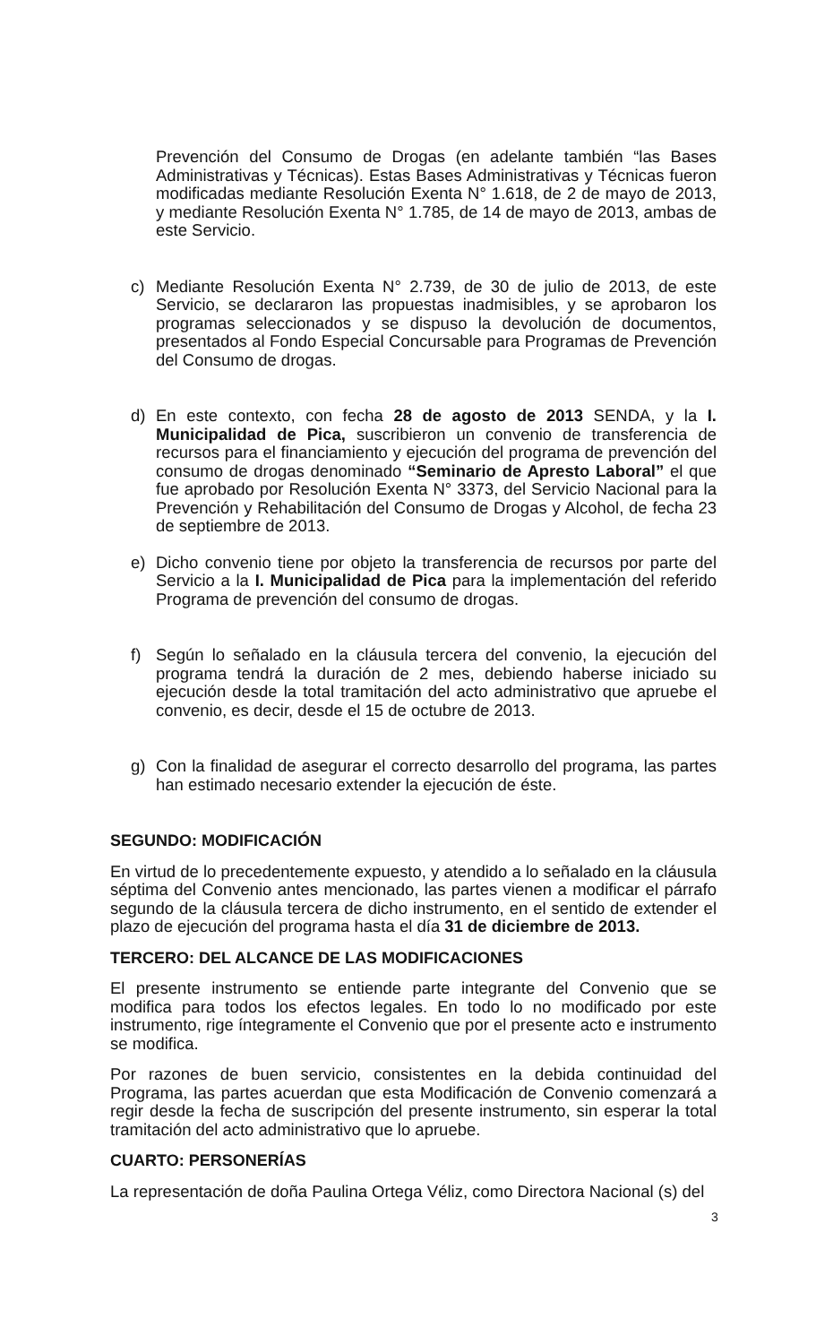Prevención del Consumo de Drogas (en adelante también “las Bases Administrativas y Técnicas). Estas Bases Administrativas y Técnicas fueron modificadas mediante Resolución Exenta N° 1.618, de 2 de mayo de 2013, y mediante Resolución Exenta N° 1.785, de 14 de mayo de 2013, ambas de este Servicio.
c) Mediante Resolución Exenta N° 2.739, de 30 de julio de 2013, de este Servicio, se declararon las propuestas inadmisibles, y se aprobaron los programas seleccionados y se dispuso la devolución de documentos, presentados al Fondo Especial Concursable para Programas de Prevención del Consumo de drogas.
d) En este contexto, con fecha 28 de agosto de 2013 SENDA, y la I. Municipalidad de Pica, suscribieron un convenio de transferencia de recursos para el financiamiento y ejecución del programa de prevención del consumo de drogas denominado “Seminario de Apresto Laboral” el que fue aprobado por Resolución Exenta N° 3373, del Servicio Nacional para la Prevención y Rehabilitación del Consumo de Drogas y Alcohol, de fecha 23 de septiembre de 2013.
e) Dicho convenio tiene por objeto la transferencia de recursos por parte del Servicio a la I. Municipalidad de Pica para la implementación del referido Programa de prevención del consumo de drogas.
f) Según lo señalado en la cláusula tercera del convenio, la ejecución del programa tendrá la duración de 2 mes, debiendo haberse iniciado su ejecución desde la total tramitación del acto administrativo que apruebe el convenio, es decir, desde el 15 de octubre de 2013.
g) Con la finalidad de asegurar el correcto desarrollo del programa, las partes han estimado necesario extender la ejecución de éste.
SEGUNDO: MODIFICACIÓN
En virtud de lo precedentemente expuesto, y atendido a lo señalado en la cláusula séptima del Convenio antes mencionado, las partes vienen a modificar el párrafo segundo de la cláusula tercera de dicho instrumento, en el sentido de extender el plazo de ejecución del programa hasta el día 31 de diciembre de 2013.
TERCERO: DEL ALCANCE DE LAS MODIFICACIONES
El presente instrumento se entiende parte integrante del Convenio que se modifica para todos los efectos legales. En todo lo no modificado por este instrumento, rige íntegramente el Convenio que por el presente acto e instrumento se modifica.
Por razones de buen servicio, consistentes en la debida continuidad del Programa, las partes acuerdan que esta Modificación de Convenio comenzará a regir desde la fecha de suscripción del presente instrumento, sin esperar la total tramitación del acto administrativo que lo apruebe.
CUARTO: PERSONERÍAS
La representación de doña Paulina Ortega Véliz, como Directora Nacional (s) del
3